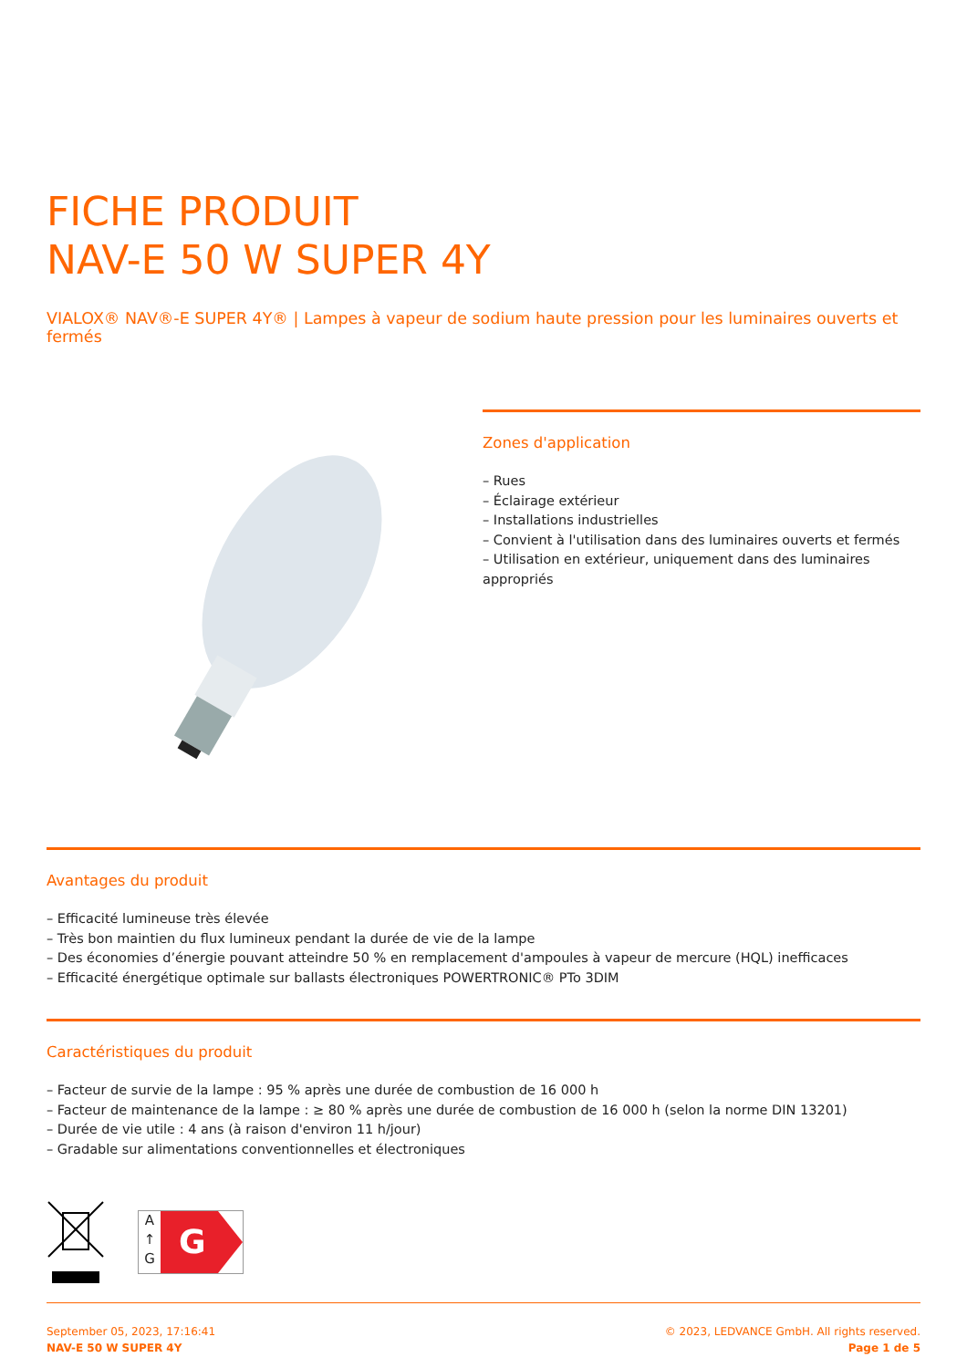FICHE PRODUIT
NAV-E 50 W SUPER 4Y
VIALOX® NAV®-E SUPER 4Y® | Lampes à vapeur de sodium haute pression pour les luminaires ouverts et fermés
Zones d'application
– Rues
– Éclairage extérieur
– Installations industrielles
– Convient à l'utilisation dans des luminaires ouverts et fermés
– Utilisation en extérieur, uniquement dans des luminaires appropriés
Avantages du produit
– Efficacité lumineuse très élevée
– Très bon maintien du flux lumineux pendant la durée de vie de la lampe
– Des économies d’énergie pouvant atteindre 50 % en remplacement d'ampoules à vapeur de mercure (HQL) inefficaces
– Efficacité énergétique optimale sur ballasts électroniques POWERTRONIC® PTo 3DIM
Caractéristiques du produit
– Facteur de survie de la lampe : 95 % après une durée de combustion de 16 000 h
– Facteur de maintenance de la lampe : ≥ 80 % après une durée de combustion de 16 000 h (selon la norme DIN 13201)
– Durée de vie utile : 4 ans (à raison d'environ 11 h/jour)
– Gradable sur alimentations conventionnelles et électroniques
A
↑
G
G
September 05, 2023, 17:16:41
NAV-E 50 W SUPER 4Y
© 2023, LEDVANCE GmbH. All rights reserved.
Page 1 de 5